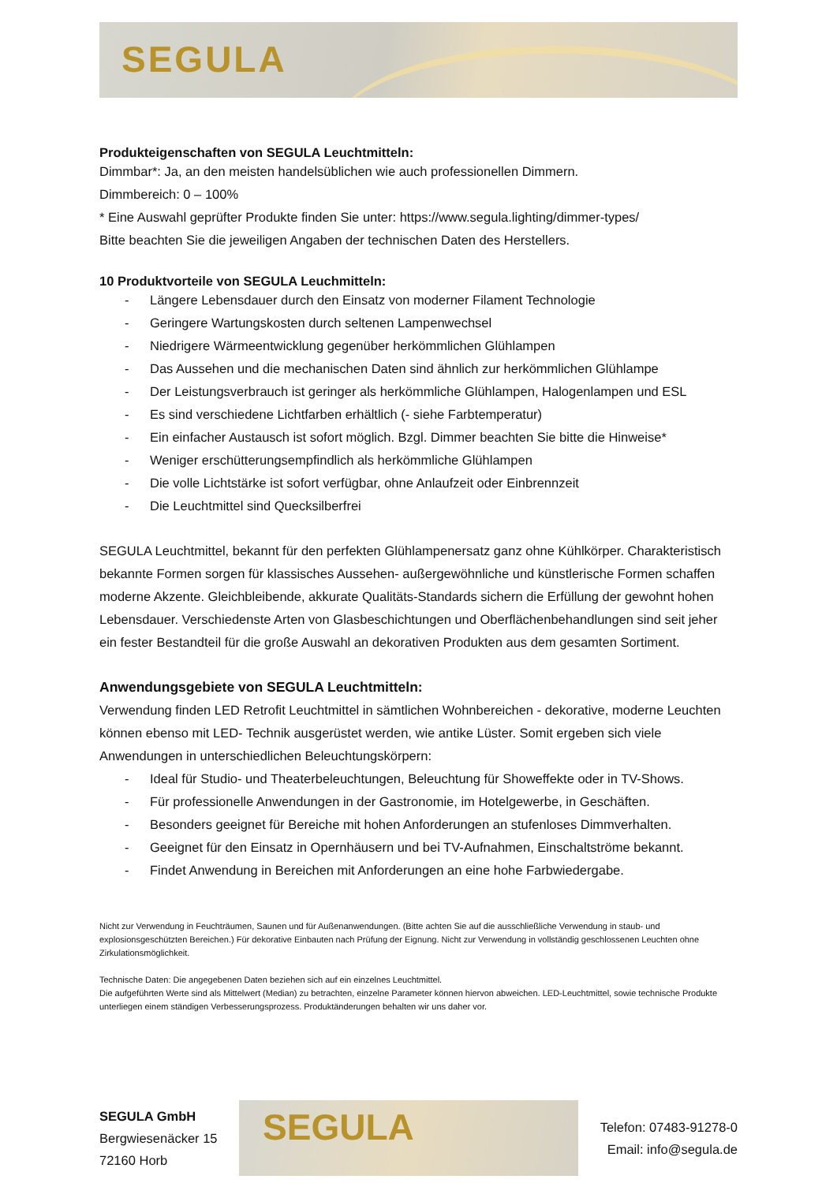SEGULA
Produkteigenschaften von SEGULA Leuchtmitteln:
Dimmbar*: Ja, an den meisten handelsüblichen wie auch professionellen Dimmern.
Dimmbereich: 0 – 100%
* Eine Auswahl geprüfter Produkte finden Sie unter: https://www.segula.lighting/dimmer-types/
Bitte beachten Sie die jeweiligen Angaben der technischen Daten des Herstellers.
10 Produktvorteile von SEGULA Leuchmitteln:
- Längere Lebensdauer durch den Einsatz von moderner Filament Technologie
- Geringere Wartungskosten durch seltenen Lampenwechsel
- Niedrigere Wärmeentwicklung gegenüber herkömmlichen Glühlampen
- Das Aussehen und die mechanischen Daten sind ähnlich zur herkömmlichen Glühlampe
- Der Leistungsverbrauch ist geringer als herkömmliche Glühlampen, Halogenlampen und ESL
- Es sind verschiedene Lichtfarben erhältlich (- siehe Farbtemperatur)
- Ein einfacher Austausch ist sofort möglich. Bzgl. Dimmer beachten Sie bitte die Hinweise*
- Weniger erschütterungsempfindlich als herkömmliche Glühlampen
- Die volle Lichtstärke ist sofort verfügbar, ohne Anlaufzeit oder Einbrennzeit
- Die Leuchtmittel sind Quecksilberfrei
SEGULA Leuchtmittel, bekannt für den perfekten Glühlampenersatz ganz ohne Kühlkörper. Charakteristisch bekannte Formen sorgen für klassisches Aussehen- außergewöhnliche und künstlerische Formen schaffen moderne Akzente. Gleichbleibende, akkurate Qualitäts-Standards sichern die Erfüllung der gewohnt hohen Lebensdauer. Verschiedenste Arten von Glasbeschichtungen und Oberflächenbehandlungen sind seit jeher ein fester Bestandteil für die große Auswahl an dekorativen Produkten aus dem gesamten Sortiment.
Anwendungsgebiete von SEGULA Leuchtmitteln:
Verwendung finden LED Retrofit Leuchtmittel in sämtlichen Wohnbereichen - dekorative, moderne Leuchten können ebenso mit LED- Technik ausgerüstet werden, wie antike Lüster. Somit ergeben sich viele Anwendungen in unterschiedlichen Beleuchtungskörpern:
- Ideal für Studio- und Theaterbeleuchtungen, Beleuchtung für Showeffekte oder in TV-Shows.
- Für professionelle Anwendungen in der Gastronomie, im Hotelgewerbe, in Geschäften.
- Besonders geeignet für Bereiche mit hohen Anforderungen an stufenloses Dimmverhalten.
- Geeignet für den Einsatz in Opernhäusern und bei TV-Aufnahmen, Einschaltströme bekannt.
- Findet Anwendung in Bereichen mit Anforderungen an eine hohe Farbwiedergabe.
Nicht zur Verwendung in Feuchträumen, Saunen und für Außenanwendungen. (Bitte achten Sie auf die ausschließliche Verwendung in staub- und explosionsgeschützten Bereichen.) Für dekorative Einbauten nach Prüfung der Eignung. Nicht zur Verwendung in vollständig geschlossenen Leuchten ohne Zirkulationsmöglichkeit.
Technische Daten: Die angegebenen Daten beziehen sich auf ein einzelnes Leuchtmittel.
Die aufgeführten Werte sind als Mittelwert (Median) zu betrachten, einzelne Parameter können hiervon abweichen. LED-Leuchtmittel, sowie technische Produkte unterliegen einem ständigen Verbesserungsprozess. Produktänderungen behalten wir uns daher vor.
SEGULA GmbH
Bergwiesenäcker 15
72160 Horb
SEGULA
Telefon: 07483-91278-0
Email: info@segula.de